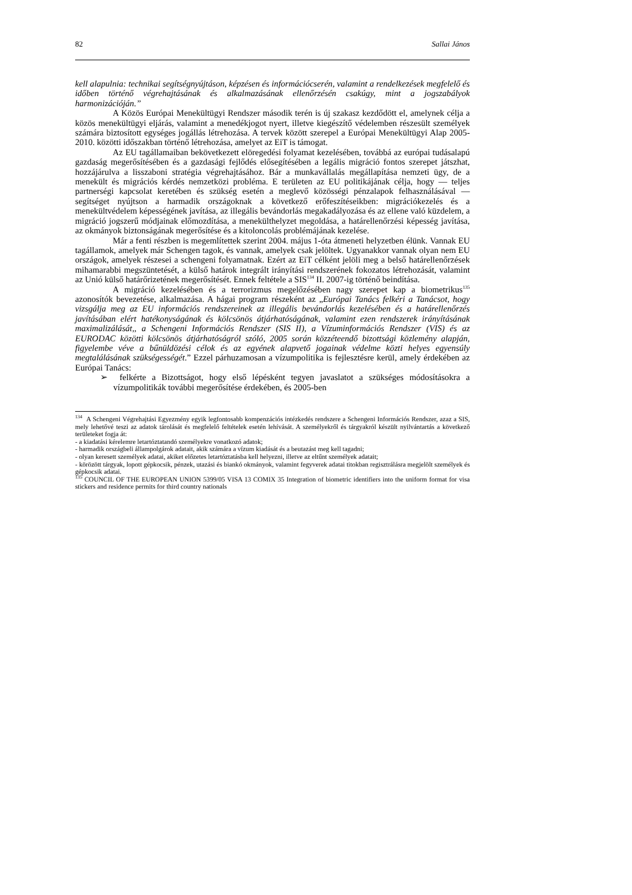82 Sallai János
kell alapulnia: technikai segítségnyújtáson, képzésen és információcserén, valamint a rendelkezések megfelelő és időben történő végrehajtásának és alkalmazásának ellenőrzésén csakúgy, mint a jogszabályok harmonizációján.”
A Közös Európai Menekültügyi Rendszer második terén is új szakasz kezdődött el, amelynek célja a közös menekültügyi eljárás, valamint a menedékjogot nyert, illetve kiegészítő védelemben részesült személyek számára biztosított egységes jogállás létrehozása. A tervek között szerepel a Európai Menekültügyi Alap 2005-2010. közötti időszakban történő létrehozása, amelyet az EiT is támogat.
Az EU tagállamaiban bekövetkezett elöregedési folyamat kezelésében, továbbá az európai tudásalapú gazdaság megerősítésében és a gazdasági fejlődés elősegítésében a legális migráció fontos szerepet játszhat, hozzájárulva a lisszaboni stratégia végrehajtásához. Bár a munkavállalás megállapítása nemzeti ügy, de a menekült és migrációs kérdés nemzetközi probléma. E területen az EU politikájának célja, hogy — teljes partnerségi kapcsolat keretében és szükség esetén a meglevő közösségi pénzalapok felhasználásával — segítséget nyújtson a harmadik országoknak a következő erőfeszítéseikben: migrációkezelés és a menekültvédelem képességének javítása, az illegális bevándorlás megakadályozása és az ellene való küzdelem, a migráció jogszerű módjainak előmozdítása, a menekülthelyzet megoldása, a határellenőrzési képesség javítása, az okmányok biztonságának megerősítése és a kitoloncolás problémájának kezelése.
Már a fenti részben is megemlítettek szerint 2004. május 1-óta átmeneti helyzetben élünk. Vannak EU tagállamok, amelyek már Schengen tagok, és vannak, amelyek csak jelöltek. Ugyanakkor vannak olyan nem EU országok, amelyek részesei a schengeni folyamatnak. Ezért az EiT célként jelöli meg a belső határellenőrzések mihamarabbi megszüntetését, a külső határok integrált irányítási rendszerének fokozatos létrehozását, valamint az Unió külső határőrizetének megerősítését. Ennek feltétele a SIS<sup>134</sup> II. 2007-ig történő beindítása.
A migráció kezelésében és a terrorizmus megelőzésében nagy szerepet kap a biometrikus<sup>135</sup> azonosítók bevezetése, alkalmazása. A hágai program részeként az „Európai Tanács felkéri a Tanácsot, hogy vizsgálja meg az EU információs rendszereinek az illegális bevándorlás kezelésében és a határellenőrzés javításában elért hatékonyságának és kölcsönös átjárhatóságának, valamint ezen rendszerek irányításának maximalizálását,, a Schengeni Információs Rendszer (SIS II), a Vízuminformációs Rendszer (VIS) és az EURODAC közötti kölcsönös átjárhatóságról szóló, 2005 során közzéteendő bizottsági közlemény alapján, figyelembe véve a bűnüldözési célok és az egyének alapvető jogainak védelme közti helyes egyensúly megtalálásának szükségességét.” Ezzel párhuzamosan a vízumpolitika is fejlesztésre kerül, amely érdekében az Európai Tanács:
➢ felkérte a Bizottságot, hogy első lépésként tegyen javaslatot a szükséges módosításokra a vízumpolitikák további megerősítése érdekében, és 2005-ben
<sup>134</sup> A Schengeni Végrehajtási Egyezmény egyik legfontosabb kompenzációs intézkedés rendszere a Schengeni Információs Rendszer, azaz a SIS, mely lehetővé teszi az adatok tárolását és megfelelő feltételek esetén lehívását. A személyekről és tárgyakról készült nyilvántartás a következő területeket fogja át:
- a kiadatási kérelemre letartóztatandó személyekre vonatkozó adatok;
- harmadik országbeli állampolgárok adatait, akik számára a vízum kiadását és a beutazást meg kell tagadni;
- olyan keresett személyek adatai, akiket előzetes letartóztatásba kell helyezni, illetve az eltűnt személyek adatait;
- körözött tárgyak, lopott gépkocsik, pénzek, utazási és biankó okmányok, valamint fegyverek adatai titokban regisztrálásra megjelölt személyek és gépkocsik adatai.
<sup>135</sup> COUNCIL OF THE EUROPEAN UNION 5399/05 VISA 13 COMIX 35 Integration of biometric identifiers into the uniform format for visa stickers and residence permits for third country nationals